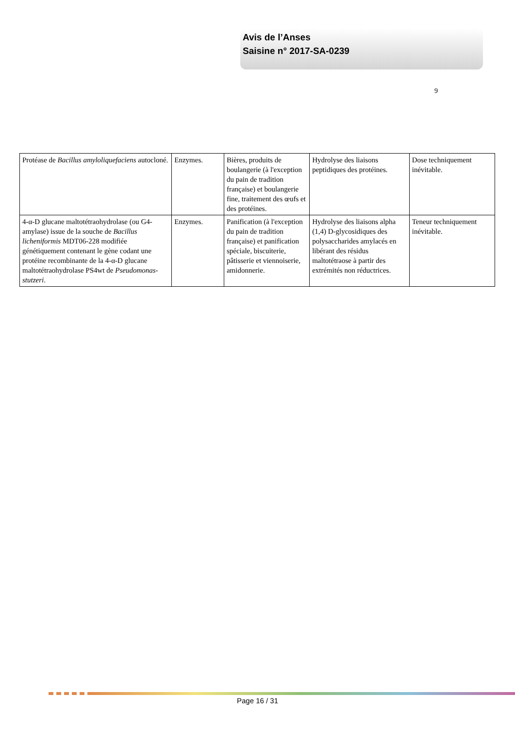Avis de l’Anses
Saisine n° 2017-SA-0239
9
| Protéase de Bacillus amyloliquefaciens autocloné. | Enzymes. | Bières, produits de boulangerie (à l'exception du pain de tradition française) et boulangerie fine, traitement des œufs et des protéines. | Hydrolyse des liaisons peptidiques des protéines. | Dose techniquement inévitable. |
| 4-α-D glucane maltotétraohydrolase (ou G4-amylase) issue de la souche de Bacillus licheniformis MDT06-228 modifiée génétiquement contenant le gène codant une protéine recombinante de la 4-α-D glucane maltotétraohydrolase PS4wt de Pseudomonas-stutzeri . | Enzymes. | Panification (à l'exception du pain de tradition française) et panification spéciale, biscuiterie, pâtisserie et viennoiserie, amidonnerie. | Hydrolyse des liaisons alpha (1,4) D-glycosidiques des polysaccharides amylacés en libérant des résidus maltotétraose à partir des extrémités non réductrices. | Teneur techniquement inévitable. |
Page 16 / 31